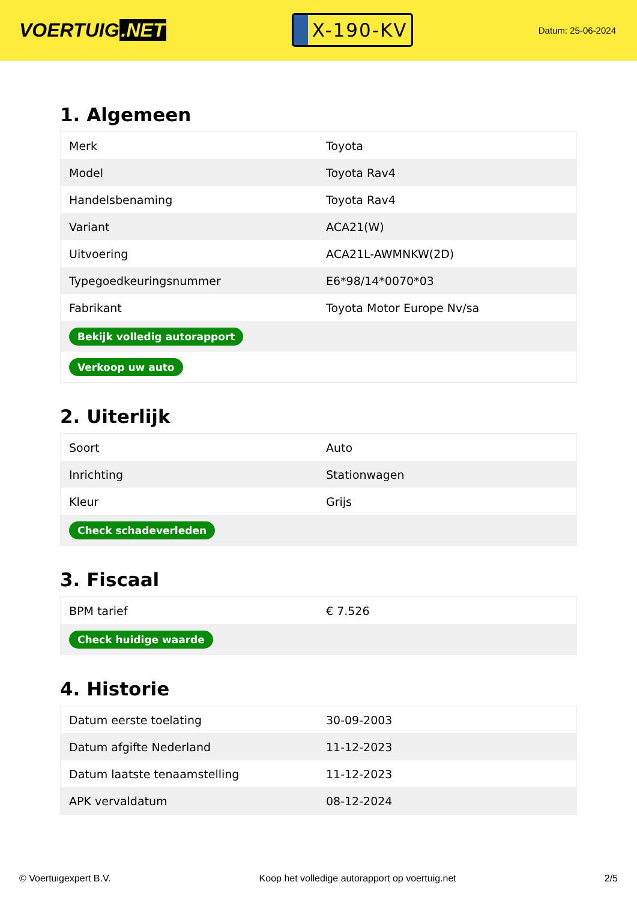VOERTUIG.NET
X-190-KV
Datum: 25-06-2024
1. Algemeen
| Merk | Toyota |
| Model | Toyota Rav4 |
| Handelsbenaming | Toyota Rav4 |
| Variant | ACA21(W) |
| Uitvoering | ACA21L-AWMNKW(2D) |
| Typegoedkeuringsnummer | E6*98/14*0070*03 |
| Fabrikant | Toyota Motor Europe Nv/sa |
| Bekijk volledig autorapport | |
| Verkoop uw auto | |
2. Uiterlijk
| Soort | Auto |
| Inrichting | Stationwagen |
| Kleur | Grijs |
| Check schadeverleden | |
3. Fiscaal
| BPM tarief | € 7.526 |
| Check huidige waarde | |
4. Historie
| Datum eerste toelating | 30-09-2003 |
| Datum afgifte Nederland | 11-12-2023 |
| Datum laatste tenaamstelling | 11-12-2023 |
| APK vervaldatum | 08-12-2024 |
© Voertuigexpert B.V. Koop het volledige autorapport op voertuig.net 2/5